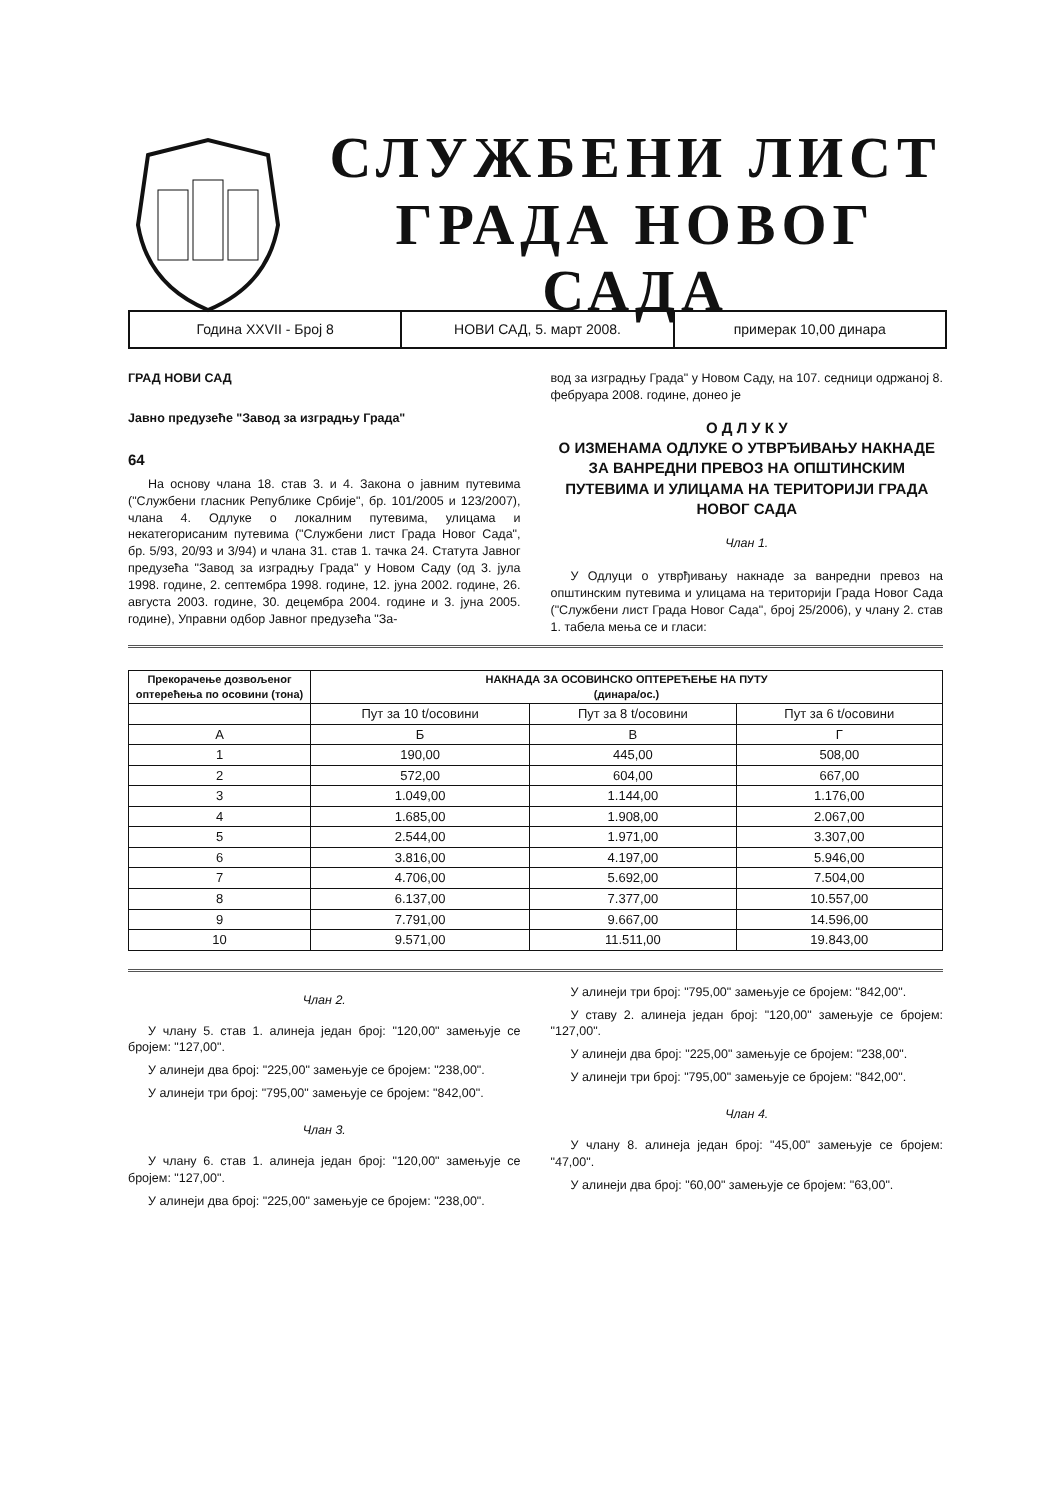СЛУЖБЕНИ ЛИСТ
ГРАДА НОВОГ САДА
Година XXVII - Број 8 НОВИ САД, 5. март 2008. примерак 10,00 динара
ГРАД НОВИ САД
Јавно предузеће "Завод за изградњу Града"
64
На основу члана 18. став 3. и 4. Закона о јавним путевима ("Службени гласник Републике Србије", бр. 101/2005 и 123/2007), члана 4. Одлуке о локалним путевима, улицама и некатегорисаним путевима ("Службени лист Града Новог Сада", бр. 5/93, 20/93 и 3/94) и члана 31. став 1. тачка 24. Статута Јавног предузећа "Завод за изградњу Града" у Новом Саду (од 3. јула 1998. године, 2. септембра 1998. године, 12. јуна 2002. године, 26. августа 2003. године, 30. децембра 2004. године и 3. јуна 2005. године), Управни одбор Јавног предузећа "За-
вод за изградњу Града" у Новом Саду, на 107. седници одржаној 8. фебруара 2008. године, донео је
О Д Л У К У
О ИЗМЕНАМА ОДЛУКЕ О УТВРЂИВАЊУ НАКНАДЕ ЗА ВАНРЕДНИ ПРЕВОЗ НА ОПШТИНСКИМ ПУТЕВИМА И УЛИЦАМА НА ТЕРИТОРИЈИ ГРАДА НОВОГ САДА
Члан 1.
У Одлуци о утврђивању накнаде за ванредни превоз на општинским путевима и улицама на територији Града Новог Сада ("Службени лист Града Новог Сада", број 25/2006), у члану 2. став 1. табела мења се и гласи:
| Прекорачење дозвољеног оптерећења по осовини (тона) | НАКНАДА ЗА ОСОВИНСКО ОПТЕРЕЋЕЊЕ НА ПУТУ (динара/ос.) | | |
| --- | --- | --- | --- |
| | Пут за 10 t/осовини | Пут за 8 t/осовини | Пут за 6 t/осовини |
| А | Б | В | Г |
| 1 | 190,00 | 445,00 | 508,00 |
| 2 | 572,00 | 604,00 | 667,00 |
| 3 | 1.049,00 | 1.144,00 | 1.176,00 |
| 4 | 1.685,00 | 1.908,00 | 2.067,00 |
| 5 | 2.544,00 | 1.971,00 | 3.307,00 |
| 6 | 3.816,00 | 4.197,00 | 5.946,00 |
| 7 | 4.706,00 | 5.692,00 | 7.504,00 |
| 8 | 6.137,00 | 7.377,00 | 10.557,00 |
| 9 | 7.791,00 | 9.667,00 | 14.596,00 |
| 10 | 9.571,00 | 11.511,00 | 19.843,00 |
Члан 2.
У члану 5. став 1. алинеја један број: "120,00" замењује се бројем: "127,00".
У алинеји два број: "225,00" замењује се бројем: "238,00".
У алинеји три број: "795,00" замењује се бројем: "842,00".
Члан 3.
У члану 6. став 1. алинеја један број: "120,00" замењује се бројем: "127,00".
У алинеји два број: "225,00" замењује се бројем: "238,00".
У алинеји три број: "795,00" замењује се бројем: "842,00".
У ставу 2. алинеја један број: "120,00" замењује се бројем: "127,00".
У алинеји два број: "225,00" замењује се бројем: "238,00".
У алинеји три број: "795,00" замењује се бројем: "842,00".
Члан 4.
У члану 8. алинеја један број: "45,00" замењује се бројем: "47,00".
У алинеји два број: "60,00" замењује се бројем: "63,00".